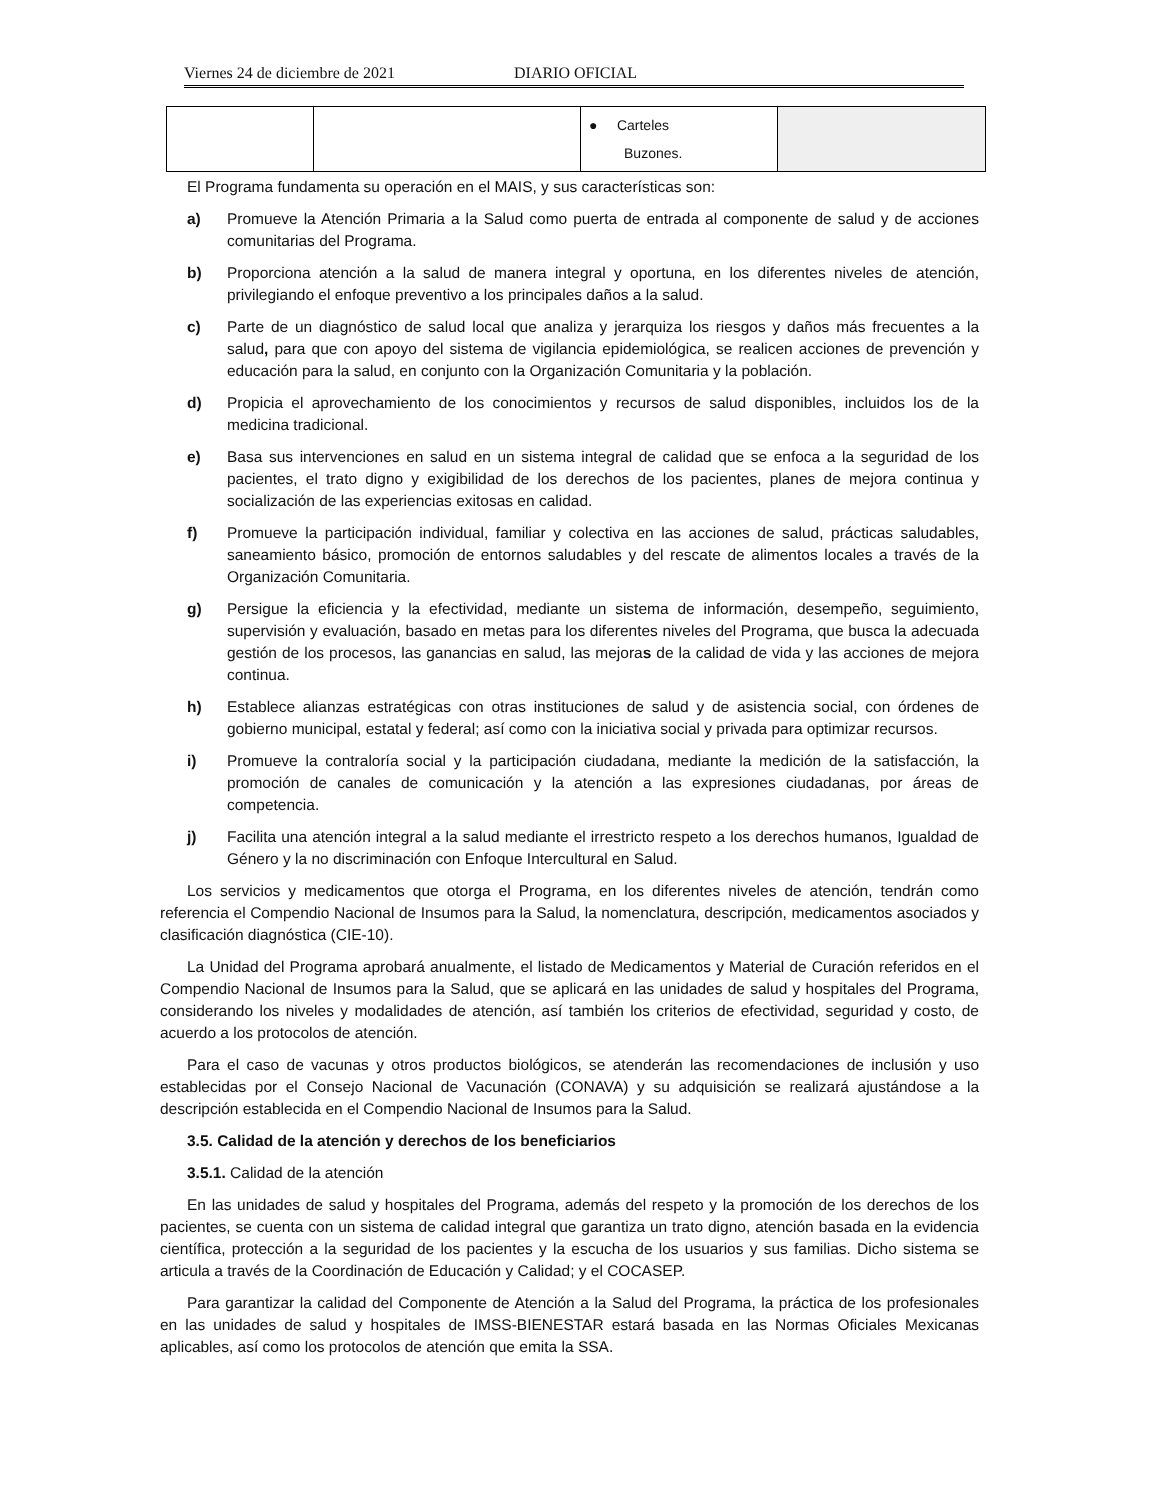Viernes 24 de diciembre de 2021 DIARIO OFICIAL
| | | ● Carteles Buzones. | |
El Programa fundamenta su operación en el MAIS, y sus características son:
a) Promueve la Atención Primaria a la Salud como puerta de entrada al componente de salud y de acciones comunitarias del Programa.
b) Proporciona atención a la salud de manera integral y oportuna, en los diferentes niveles de atención, privilegiando el enfoque preventivo a los principales daños a la salud.
c) Parte de un diagnóstico de salud local que analiza y jerarquiza los riesgos y daños más frecuentes a la salud, para que con apoyo del sistema de vigilancia epidemiológica, se realicen acciones de prevención y educación para la salud, en conjunto con la Organización Comunitaria y la población.
d) Propicia el aprovechamiento de los conocimientos y recursos de salud disponibles, incluidos los de la medicina tradicional.
e) Basa sus intervenciones en salud en un sistema integral de calidad que se enfoca a la seguridad de los pacientes, el trato digno y exigibilidad de los derechos de los pacientes, planes de mejora continua y socialización de las experiencias exitosas en calidad.
f) Promueve la participación individual, familiar y colectiva en las acciones de salud, prácticas saludables, saneamiento básico, promoción de entornos saludables y del rescate de alimentos locales a través de la Organización Comunitaria.
g) Persigue la eficiencia y la efectividad, mediante un sistema de información, desempeño, seguimiento, supervisión y evaluación, basado en metas para los diferentes niveles del Programa, que busca la adecuada gestión de los procesos, las ganancias en salud, las mejoras de la calidad de vida y las acciones de mejora continua.
h) Establece alianzas estratégicas con otras instituciones de salud y de asistencia social, con órdenes de gobierno municipal, estatal y federal; así como con la iniciativa social y privada para optimizar recursos.
i) Promueve la contraloría social y la participación ciudadana, mediante la medición de la satisfacción, la promoción de canales de comunicación y la atención a las expresiones ciudadanas, por áreas de competencia.
j) Facilita una atención integral a la salud mediante el irrestricto respeto a los derechos humanos, Igualdad de Género y la no discriminación con Enfoque Intercultural en Salud.
Los servicios y medicamentos que otorga el Programa, en los diferentes niveles de atención, tendrán como referencia el Compendio Nacional de Insumos para la Salud, la nomenclatura, descripción, medicamentos asociados y clasificación diagnóstica (CIE-10).
La Unidad del Programa aprobará anualmente, el listado de Medicamentos y Material de Curación referidos en el Compendio Nacional de Insumos para la Salud, que se aplicará en las unidades de salud y hospitales del Programa, considerando los niveles y modalidades de atención, así también los criterios de efectividad, seguridad y costo, de acuerdo a los protocolos de atención.
Para el caso de vacunas y otros productos biológicos, se atenderán las recomendaciones de inclusión y uso establecidas por el Consejo Nacional de Vacunación (CONAVA) y su adquisición se realizará ajustándose a la descripción establecida en el Compendio Nacional de Insumos para la Salud.
3.5. Calidad de la atención y derechos de los beneficiarios
3.5.1. Calidad de la atención
En las unidades de salud y hospitales del Programa, además del respeto y la promoción de los derechos de los pacientes, se cuenta con un sistema de calidad integral que garantiza un trato digno, atención basada en la evidencia científica, protección a la seguridad de los pacientes y la escucha de los usuarios y sus familias. Dicho sistema se articula a través de la Coordinación de Educación y Calidad; y el COCASEP.
Para garantizar la calidad del Componente de Atención a la Salud del Programa, la práctica de los profesionales en las unidades de salud y hospitales de IMSS-BIENESTAR estará basada en las Normas Oficiales Mexicanas aplicables, así como los protocolos de atención que emita la SSA.